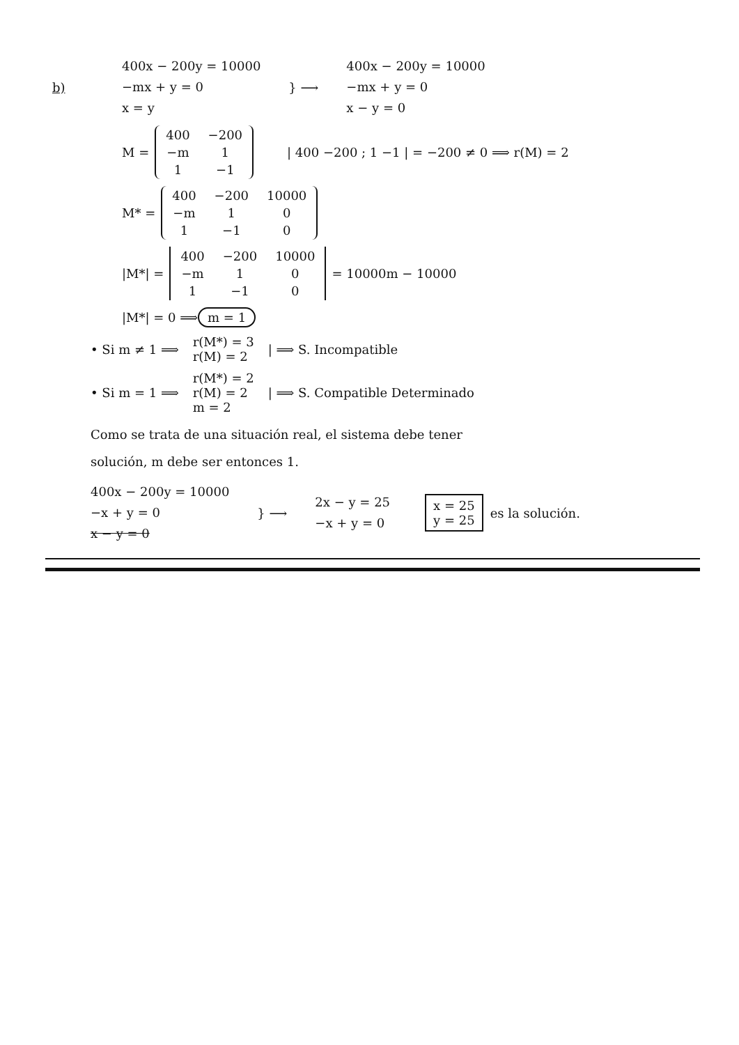b)
400x − 200y = 10000
−mx + y = 0
x = y
} ⟶
400x − 200y = 10000
−mx + y = 0
x − y = 0
M =
| 400 | −200 |
| −m | 1 |
| 1 | −1 |
| 400 −200 ; 1 −1 | = −200 ≠ 0 ⟹ r(M) = 2
M* =
| 400 | −200 | 10000 |
| −m | 1 | 0 |
| 1 | −1 | 0 |
|M*| =
| 400 | −200 | 10000 |
| −m | 1 | 0 |
| 1 | −1 | 0 |
= 10000m − 10000
|M*| = 0 ⟹ m = 1
• Si m ≠ 1 ⟹ r(M*) = 3
r(M) = 2 | ⟹ S. Incompatible
• Si m = 1 ⟹ r(M*) = 2
r(M) = 2
m = 2 | ⟹ S. Compatible Determinado
Como se trata de una situación real, el sistema debe tener
solución, m debe ser entonces 1.
400x − 200y = 10000
−x + y = 0
x − y = 0
} ⟶
2x − y = 25
−x + y = 0
x = 25
y = 25 es la solución.